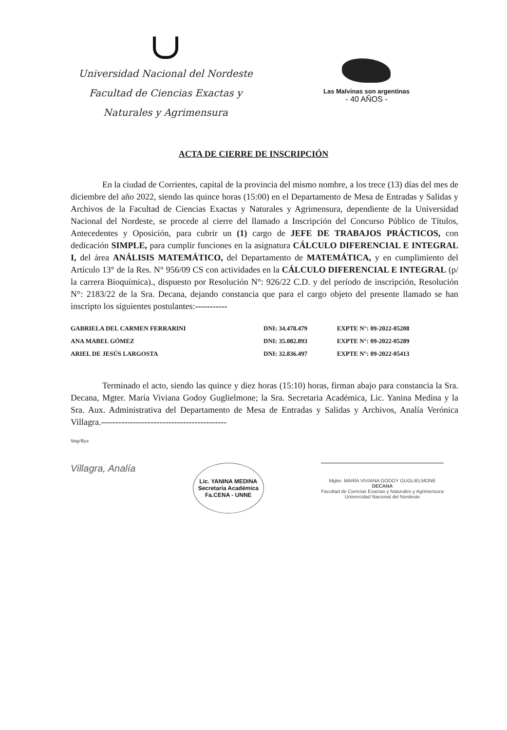Universidad Nacional del Nordeste
Facultad de Ciencias Exactas y
Naturales y Agrimensura
Las Malvinas son argentinas
- 40 AÑOS -
ACTA DE CIERRE DE INSCRIPCIÓN
En la ciudad de Corrientes, capital de la provincia del mismo nombre, a los trece (13) días del mes de diciembre del año 2022, siendo las quince horas (15:00) en el Departamento de Mesa de Entradas y Salidas y Archivos de la Facultad de Ciencias Exactas y Naturales y Agrimensura, dependiente de la Universidad Nacional del Nordeste, se procede al cierre del llamado a Inscripción del Concurso Público de Títulos, Antecedentes y Oposición, para cubrir un (1) cargo de JEFE DE TRABAJOS PRÁCTICOS, con dedicación SIMPLE, para cumplir funciones en la asignatura CÁLCULO DIFERENCIAL E INTEGRAL I, del área ANÁLISIS MATEMÁTICO, del Departamento de MATEMÁTICA, y en cumplimiento del Artículo 13° de la Res. N° 956/09 CS con actividades en la CÁLCULO DIFERENCIAL E INTEGRAL (p/ la carrera Bioquímica)., dispuesto por Resolución N°: 926/22 C.D. y del período de inscripción, Resolución N°: 2183/22 de la Sra. Decana, dejando constancia que para el cargo objeto del presente llamado se han inscripto los siguientes postulantes:-----------
| GABRIELA DEL CARMEN FERRARINI | DNI: 34.478.479 | EXPTE N°: 09-2022-05208 |
| ANA MABEL GÓMEZ | DNI: 35.082.893 | EXPTE N°: 09-2022-05289 |
| ARIEL DE JESÚS LARGOSTA | DNI: 32.836.497 | EXPTE N°: 09-2022-05413 |
Terminado el acto, siendo las quince y diez horas (15:10) horas, firman abajo para constancia la Sra. Decana, Mgter. María Viviana Godoy Guglielmone; la Sra. Secretaria Académica, Lic. Yanina Medina y la Sra. Aux. Administrativa del Departamento de Mesa de Entradas y Salidas y Archivos, Analía Verónica Villagra.-------------------------------------------
Smp/Rya
Villagra, Analía
Lic. YANINA MEDINA
Secretaria Académica
Fa.CENA - UNNE
Mgter. MARÍA VIVIANA GODOY GUGLIELMONE
DECANA
Facultad de Ciencias Exactas y Naturales y Agrimensura
Univercidad Nacional del Nordeste